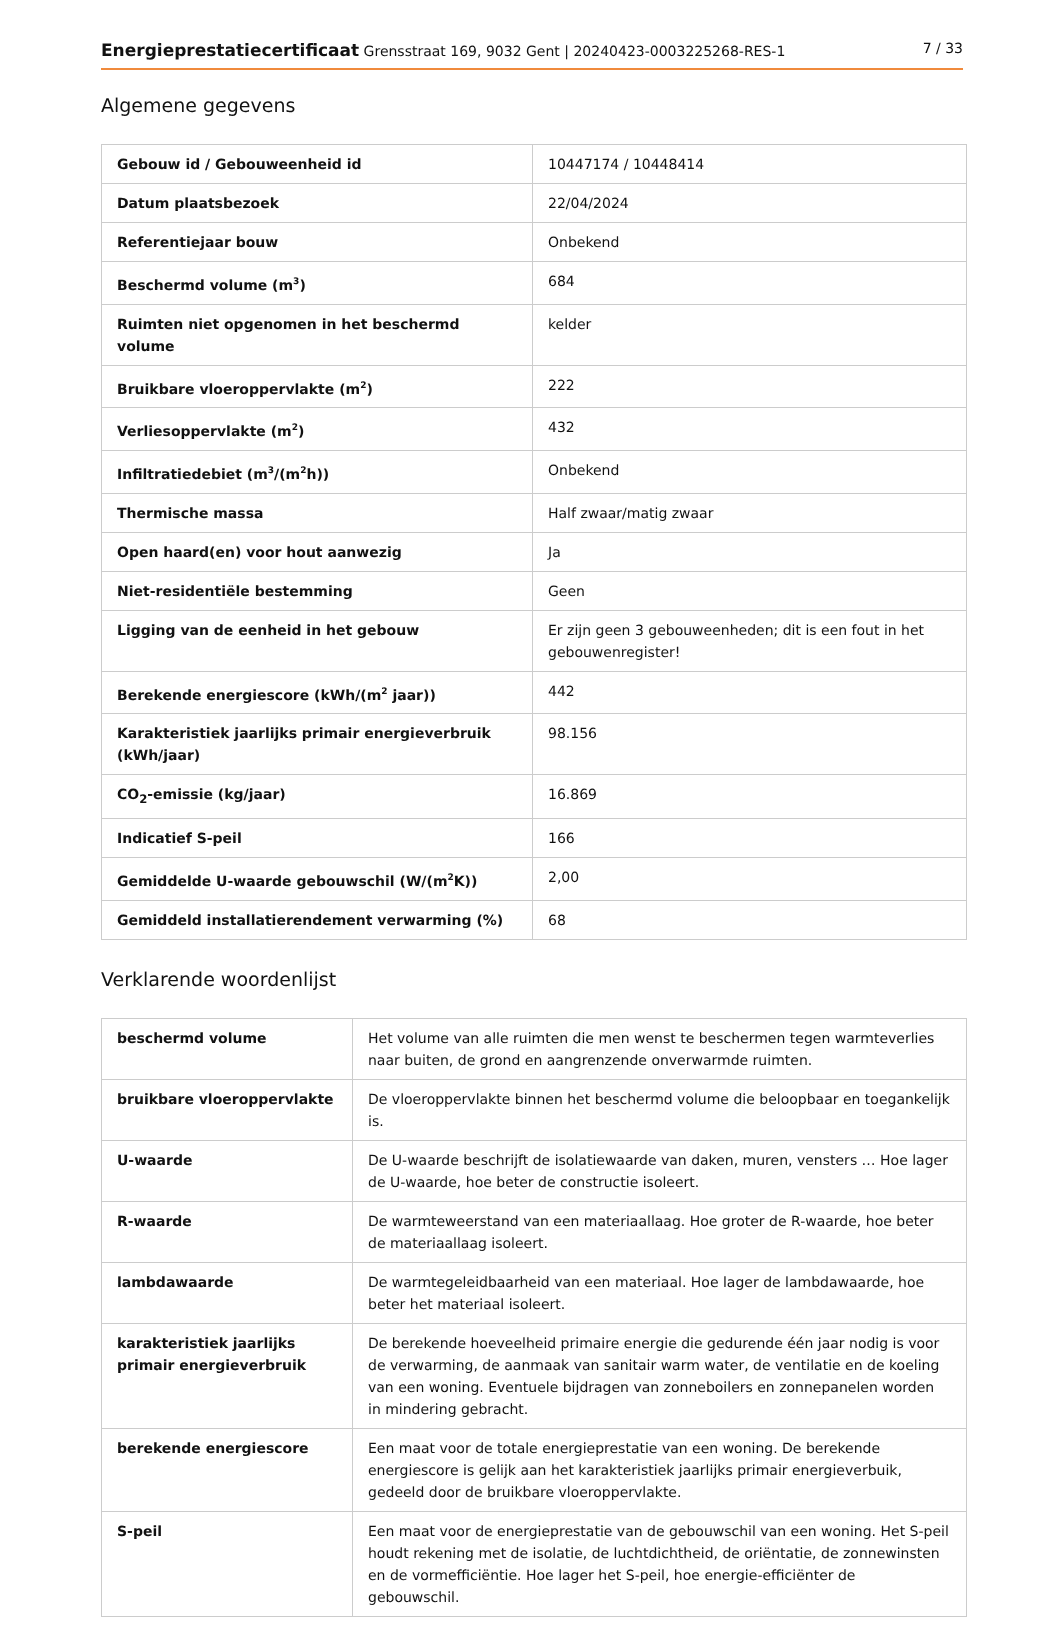Energieprestatiecertificaat Grensstraat 169, 9032 Gent | 20240423-0003225268-RES-1 7 / 33
Algemene gegevens
| Gebouw id / Gebouweenheid id | 10447174 / 10448414 |
| Datum plaatsbezoek | 22/04/2024 |
| Referentiejaar bouw | Onbekend |
| Beschermd volume (m<sup>3</sup>) | 684 |
| Ruimten niet opgenomen in het beschermd volume | kelder |
| Bruikbare vloeroppervlakte (m<sup>2</sup>) | 222 |
| Verliesoppervlakte (m<sup>2</sup>) | 432 |
| Infiltratiedebiet (m<sup>3</sup>/(m<sup>2</sup>h)) | Onbekend |
| Thermische massa | Half zwaar/matig zwaar |
| Open haard(en) voor hout aanwezig | Ja |
| Niet-residentiële bestemming | Geen |
| Ligging van de eenheid in het gebouw | Er zijn geen 3 gebouweenheden; dit is een fout in het gebouwenregister! |
| Berekende energiescore (kWh/(m<sup>2</sup> jaar)) | 442 |
| Karakteristiek jaarlijks primair energieverbruik (kWh/jaar) | 98.156 |
| CO<sub>2</sub>-emissie (kg/jaar) | 16.869 |
| Indicatief S-peil | 166 |
| Gemiddelde U-waarde gebouwschil (W/(m<sup>2</sup>K)) | 2,00 |
| Gemiddeld installatierendement verwarming (%) | 68 |
Verklarende woordenlijst
| beschermd volume | Het volume van alle ruimten die men wenst te beschermen tegen warmteverlies naar buiten, de grond en aangrenzende onverwarmde ruimten. |
| bruikbare vloeroppervlakte | De vloeroppervlakte binnen het beschermd volume die beloopbaar en toegankelijk is. |
| U-waarde | De U-waarde beschrijft de isolatiewaarde van daken, muren, vensters … Hoe lager de U-waarde, hoe beter de constructie isoleert. |
| R-waarde | De warmteweerstand van een materiaallaag. Hoe groter de R-waarde, hoe beter de materiaallaag isoleert. |
| lambdawaarde | De warmtegeleidbaarheid van een materiaal. Hoe lager de lambdawaarde, hoe beter het materiaal isoleert. |
| karakteristiek jaarlijks primair energieverbruik | De berekende hoeveelheid primaire energie die gedurende één jaar nodig is voor de verwarming, de aanmaak van sanitair warm water, de ventilatie en de koeling van een woning. Eventuele bijdragen van zonneboilers en zonnepanelen worden in mindering gebracht. |
| berekende energiescore | Een maat voor de totale energieprestatie van een woning. De berekende energiescore is gelijk aan het karakteristiek jaarlijks primair energieverbuik, gedeeld door de bruikbare vloeroppervlakte. |
| S-peil | Een maat voor de energieprestatie van de gebouwschil van een woning. Het S-peil houdt rekening met de isolatie, de luchtdichtheid, de oriëntatie, de zonnewinsten en de vormefficiëntie. Hoe lager het S-peil, hoe energie-efficiënter de gebouwschil. |